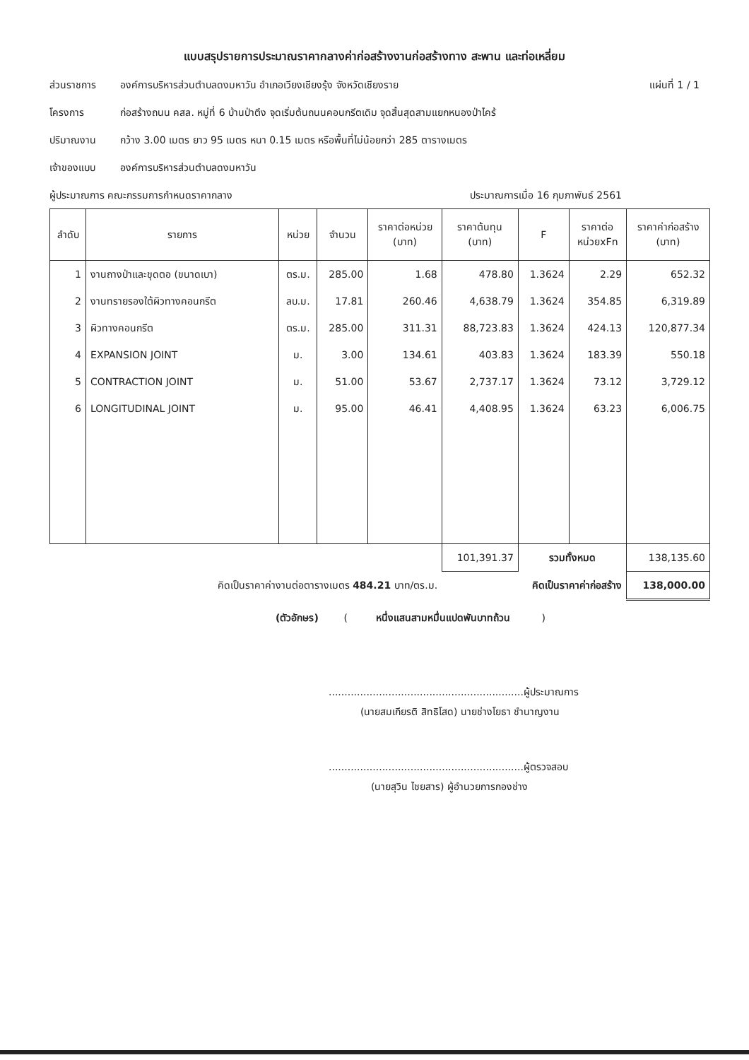แบบสรุปรายการประมาณราคากลางค่าก่อสร้างงานก่อสร้างทาง สะพาน และท่อเหลี่ยม
ส่วนราชการ องค์การบริหารส่วนตำบลดงมหาวัน อำเภอเวียงเชียงรุ้ง จังหวัดเชียงราย แผ่นที่ 1 / 1
โครงการ ก่อสร้างถนน คสล. หมู่ที่ 6 บ้านป่าตึง จุดเริ่มต้นถนนคอนกรีตเดิม จุดสิ้นสุดสามแยกหนองป่าไคร้
ปริมาณงาน กว้าง 3.00 เมตร ยาว 95 เมตร หนา 0.15 เมตร หรือพื้นที่ไม่น้อยกว่า 285 ตารางเมตร
เจ้าของแบบ องค์การบริหารส่วนตำบลดงมหาวัน
ผู้ประมาณการ คณะกรรมการกำหนดราคากลาง ประมาณการเมื่อ 16 กุมภาพันธ์ 2561
| ลำดับ | รายการ | หน่วย | จำนวน | ราคาต่อหน่วย (บาท) | ราคาต้นทุน (บาท) | F | ราคาต่อ หน่วยxFn | ราคาค่าก่อสร้าง (บาท) |
| --- | --- | --- | --- | --- | --- | --- | --- | --- |
| 1 | งานถางป่าและขุดตอ (ขนาดเบา) | ตร.ม. | 285.00 | 1.68 | 478.80 | 1.3624 | 2.29 | 652.32 |
| 2 | งานทรายรองใต้ผิวทางคอนกรีต | ลบ.ม. | 17.81 | 260.46 | 4,638.79 | 1.3624 | 354.85 | 6,319.89 |
| 3 | ผิวทางคอนกรีต | ตร.ม. | 285.00 | 311.31 | 88,723.83 | 1.3624 | 424.13 | 120,877.34 |
| 4 | EXPANSION JOINT | ม. | 3.00 | 134.61 | 403.83 | 1.3624 | 183.39 | 550.18 |
| 5 | CONTRACTION JOINT | ม. | 51.00 | 53.67 | 2,737.17 | 1.3624 | 73.12 | 3,729.12 |
| 6 | LONGITUDINAL JOINT | ม. | 95.00 | 46.41 | 4,408.95 | 1.3624 | 63.23 | 6,006.75 |
| | | | | | 101,391.37 | รวมทั้งหมด | | 138,135.60 |
| คิดเป็นราคาค่างานต่อตารางเมตร 484.21 บาท/ตร.ม. | | | | | คิดเป็นราคาค่าก่อสร้าง | | | 138,000.00 |
(ตัวอักษร) ( หนึ่งแสนสามหมื่นแปดพันบาทถ้วน )
..............................................................ผู้ประมาณการ
(นายสมเกียรติ สิทธิโสด) นายช่างโยธา ชำนาญงาน
..............................................................ผู้ตรวจสอบ
(นายสุวิน ไชยสาร) ผู้อำนวยการกองช่าง